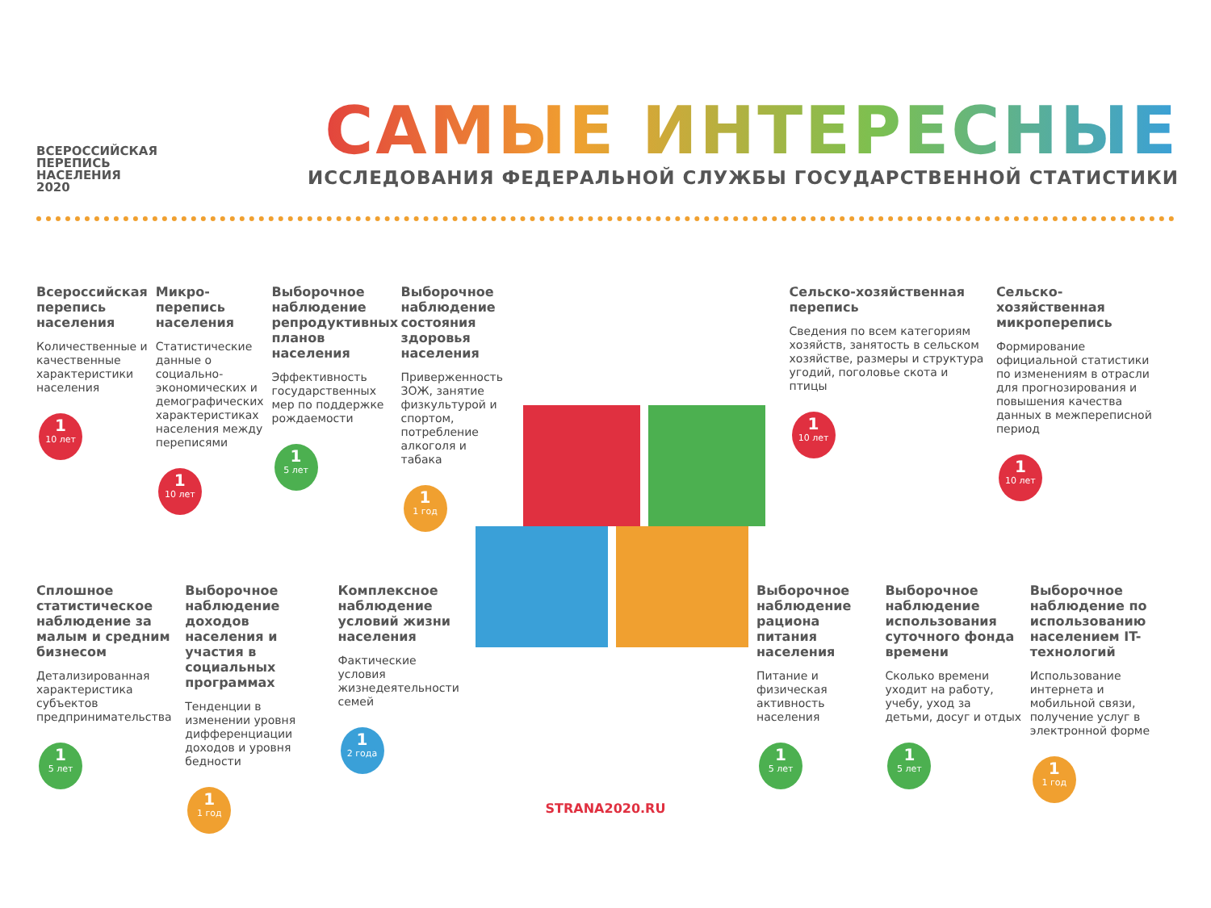ВСЕРОССИЙСКАЯ
ПЕРЕПИСЬ
НАСЕЛЕНИЯ
2020
САМЫЕ ИНТЕРЕСНЫЕ
ИССЛЕДОВАНИЯ ФЕДЕРАЛЬНОЙ СЛУЖБЫ ГОСУДАРСТВЕННОЙ СТАТИСТИКИ
Всероссийская перепись населения
Количественные и качественные характеристики населения
1
10 лет
Микро-перепись населения
Статистические данные о социально-экономических и демографических характеристиках населения между переписями
1
10 лет
Выборочное наблюдение репродуктивных планов населения
Эффективность государственных мер по поддержке рождаемости
1
5 лет
Выборочное наблюдение состояния здоровья населения
Приверженность ЗОЖ, занятие физкультурой и спортом, потребление алкоголя и табака
1
1 год
Сельско-хозяйственная перепись
Сведения по всем категориям хозяйств, занятость в сельском хозяйстве, размеры и структура угодий, поголовье скота и птицы
1
10 лет
Сельско-хозяйственная микроперепись
Формирование официальной статистики по изменениям в отрасли для прогнозирования и повышения качества данных в межпереписной период
1
10 лет
Сплошное статистическое наблюдение за малым и средним бизнесом
Детализированная характеристика субъектов предпринимательства
1
5 лет
Выборочное наблюдение доходов населения и участия в социальных программах
Тенденции в изменении уровня дифференциации доходов и уровня бедности
1
1 год
Комплексное наблюдение условий жизни населения
Фактические условия жизнедеятельности семей
1
2 года
Выборочное наблюдение рациона питания населения
Питание и физическая активность населения
1
5 лет
Выборочное наблюдение использования суточного фонда времени
Сколько времени уходит на работу, учебу, уход за детьми, досуг и отдых
1
5 лет
Выборочное наблюдение по использованию населением IT-технологий
Использование интернета и мобильной связи, получение услуг в электронной форме
1
1 год
STRANA2020.RU